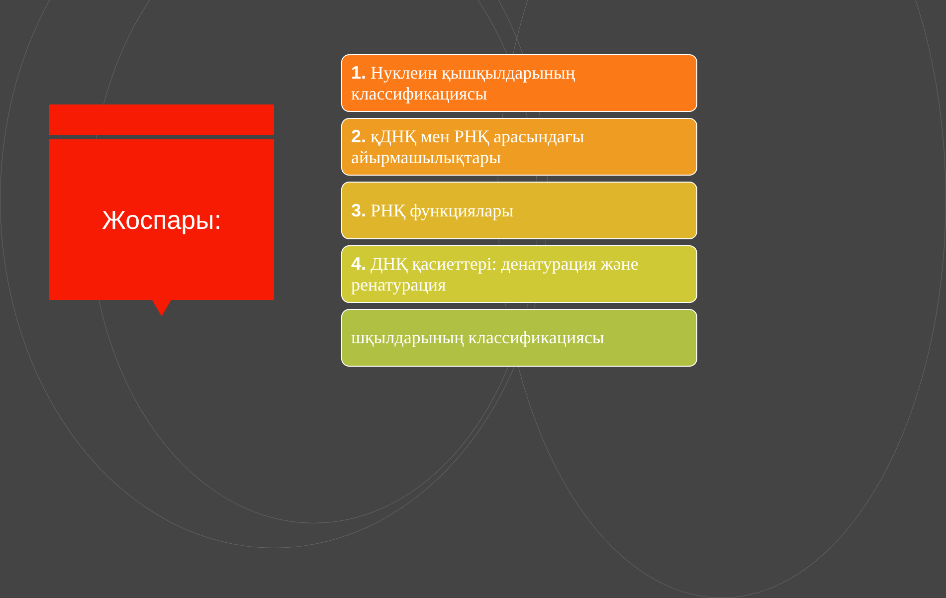Жоспары:
1. Нуклеин қышқылдарының классификациясы
2. қДНҚ мен РНҚ арасындағы айырмашылықтары
3. РНҚ функциялары
4. ДНҚ қасиеттері: денатурация және ренатурация
шқылдарының классификациясы